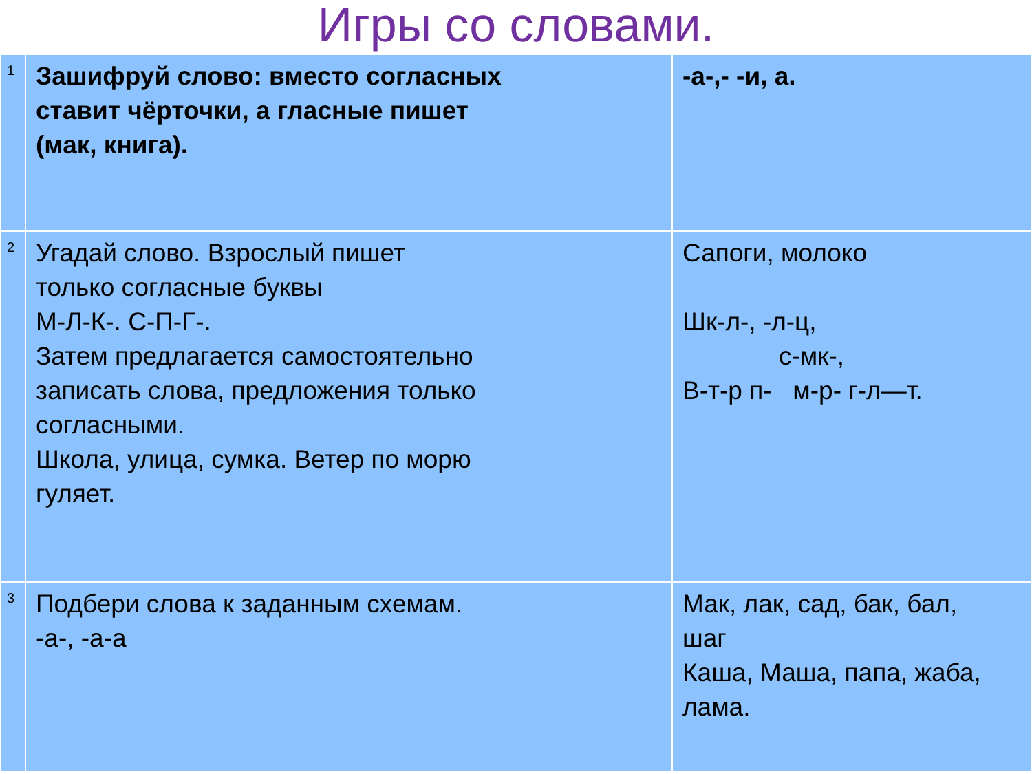Игры со словами.
| 1 | Зашифруй слово: вместо согласных ставит чёрточки, а гласные пишет (мак, книга). | -а-,- -и, а. |
| 2 | Угадай слово. Взрослый пишет только согласные буквы М-Л-К-. С-П-Г-. Затем предлагается самостоятельно записать слова, предложения только согласными. Школа, улица, сумка. Ветер по морю гуляет. | Сапоги, молоко Шк-л-, -л-ц, с-мк-, В-т-р п- м-р- г-л—т. |
| 3 | Подбери слова к заданным схемам. -а-, -а-а | Мак, лак, сад, бак, бал, шаг Каша, Маша, папа, жаба, лама. |